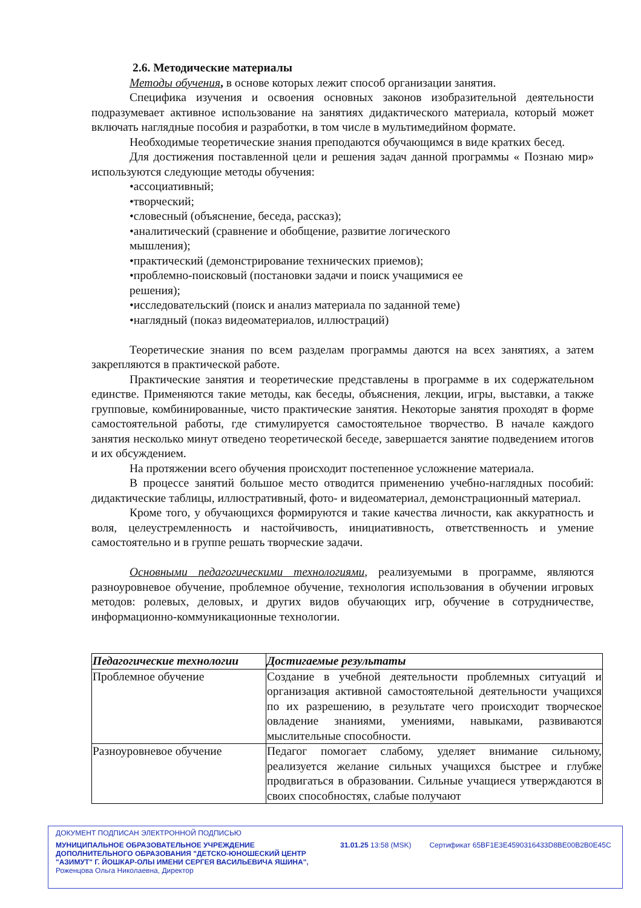2.6. Методические материалы
Методы обучения, в основе которых лежит способ организации занятия.
Специфика изучения и освоения основных законов изобразительной деятельности подразумевает активное использование на занятиях дидактического материала, который может включать наглядные пособия и разработки, в том числе в мультимедийном формате.
Необходимые теоретические знания преподаются обучающимся в виде кратких бесед.
Для достижения поставленной цели и решения задач данной программы « Познаю мир» используются следующие методы обучения:
•ассоциативный;
•творческий;
•словесный (объяснение, беседа, рассказ);
•аналитический (сравнение и обобщение, развитие логического
мышления);
•практический (демонстрирование технических приемов);
•проблемно-поисковый (постановки задачи и поиск учащимися ее
решения);
•исследовательский (поиск и анализ материала по заданной теме)
•наглядный (показ видеоматериалов, иллюстраций)
Теоретические знания по всем разделам программы даются на всех занятиях, а затем закрепляются в практической работе.
Практические занятия и теоретические представлены в программе в их содержательном единстве. Применяются такие методы, как беседы, объяснения, лекции, игры, выставки, а также групповые, комбинированные, чисто практические занятия. Некоторые занятия проходят в форме самостоятельной работы, где стимулируется самостоятельное творчество. В начале каждого занятия несколько минут отведено теоретической беседе, завершается занятие подведением итогов и их обсуждением.
На протяжении всего обучения происходит постепенное усложнение материала.
В процессе занятий большое место отводится применению учебно-наглядных пособий: дидактические таблицы, иллюстративный, фото- и видеоматериал, демонстрационный материал.
Кроме того, у обучающихся формируются и такие качества личности, как аккуратность и воля, целеустремленность и настойчивость, инициативность, ответственность и умение самостоятельно и в группе решать творческие задачи.
Основными педагогическими технологиями, реализуемыми в программе, являются разноуровневое обучение, проблемное обучение, технология использования в обучении игровых методов: ролевых, деловых, и других видов обучающих игр, обучение в сотрудничестве, информационно-коммуникационные технологии.
| Педагогические технологии | Достигаемые результаты |
| --- | --- |
| Проблемное обучение | Создание в учебной деятельности проблемных ситуаций и организация активной самостоятельной деятельности учащихся по их разрешению, в результате чего происходит творческое овладение знаниями, умениями, навыками, развиваются мыслительные способности. |
| Разноуровневое обучение | Педагог помогает слабому, уделяет внимание сильному, реализуется желание сильных учащихся быстрее и глубже продвигаться в образовании. Сильные учащиеся утверждаются в своих способностях, слабые получают |
ДОКУМЕНТ ПОДПИСАН ЭЛЕКТРОННОЙ ПОДПИСЬЮ
МУНИЦИПАЛЬНОЕ ОБРАЗОВАТЕЛЬНОЕ УЧРЕЖДЕНИЕ ДОПОЛНИТЕЛЬНОГО ОБРАЗОВАНИЯ "ДЕТСКО-ЮНОШЕСКИЙ ЦЕНТР "АЗИМУТ" Г. ЙОШКАР-ОЛЫ ИМЕНИ СЕРГЕЯ ВАСИЛЬЕВИЧА ЯШИНА",
Роженцова Ольга Николаевна, Директор
31.01.25 13:58 (MSK) Сертификат 65BF1E3E4590316433D8BE00B2B0E45C